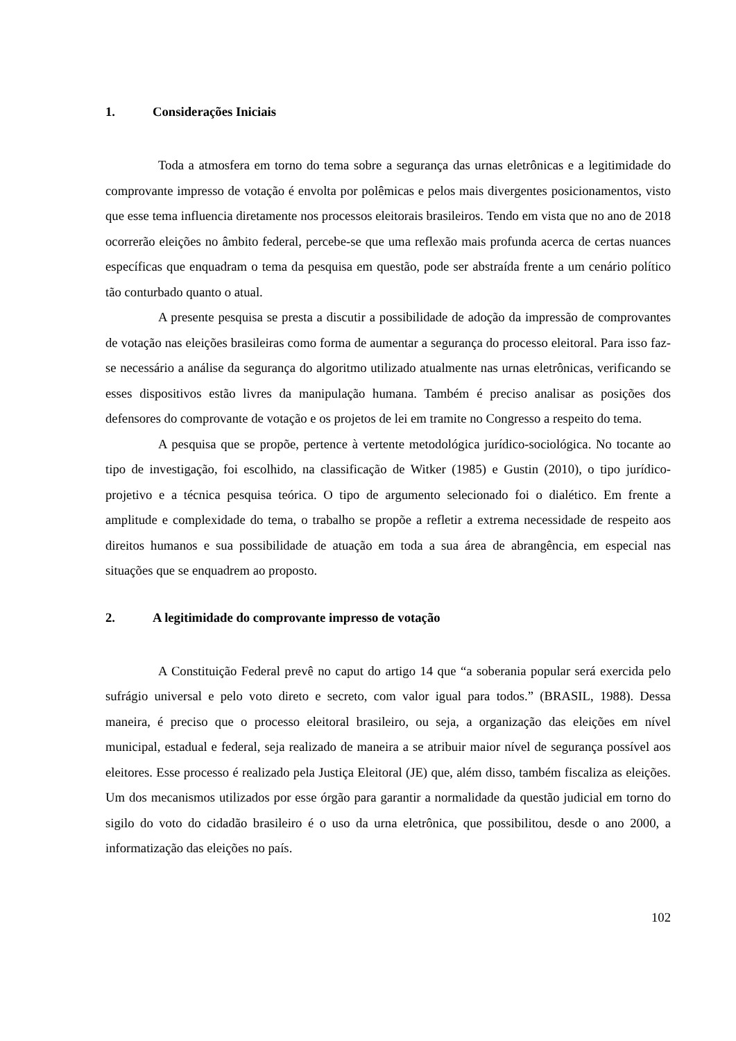1. Considerações Iniciais
Toda a atmosfera em torno do tema sobre a segurança das urnas eletrônicas e a legitimidade do comprovante impresso de votação é envolta por polêmicas e pelos mais divergentes posicionamentos, visto que esse tema influencia diretamente nos processos eleitorais brasileiros. Tendo em vista que no ano de 2018 ocorrerão eleições no âmbito federal, percebe-se que uma reflexão mais profunda acerca de certas nuances específicas que enquadram o tema da pesquisa em questão, pode ser abstraída frente a um cenário político tão conturbado quanto o atual.
A presente pesquisa se presta a discutir a possibilidade de adoção da impressão de comprovantes de votação nas eleições brasileiras como forma de aumentar a segurança do processo eleitoral. Para isso faz-se necessário a análise da segurança do algoritmo utilizado atualmente nas urnas eletrônicas, verificando se esses dispositivos estão livres da manipulação humana. Também é preciso analisar as posições dos defensores do comprovante de votação e os projetos de lei em tramite no Congresso a respeito do tema.
A pesquisa que se propõe, pertence à vertente metodológica jurídico-sociológica. No tocante ao tipo de investigação, foi escolhido, na classificação de Witker (1985) e Gustin (2010), o tipo jurídico-projetivo e a técnica pesquisa teórica. O tipo de argumento selecionado foi o dialético. Em frente a amplitude e complexidade do tema, o trabalho se propõe a refletir a extrema necessidade de respeito aos direitos humanos e sua possibilidade de atuação em toda a sua área de abrangência, em especial nas situações que se enquadrem ao proposto.
2. A legitimidade do comprovante impresso de votação
A Constituição Federal prevê no caput do artigo 14 que “a soberania popular será exercida pelo sufrágio universal e pelo voto direto e secreto, com valor igual para todos.” (BRASIL, 1988). Dessa maneira, é preciso que o processo eleitoral brasileiro, ou seja, a organização das eleições em nível municipal, estadual e federal, seja realizado de maneira a se atribuir maior nível de segurança possível aos eleitores. Esse processo é realizado pela Justiça Eleitoral (JE) que, além disso, também fiscaliza as eleições. Um dos mecanismos utilizados por esse órgão para garantir a normalidade da questão judicial em torno do sigilo do voto do cidadão brasileiro é o uso da urna eletrônica, que possibilitou, desde o ano 2000, a informatização das eleições no país.
102